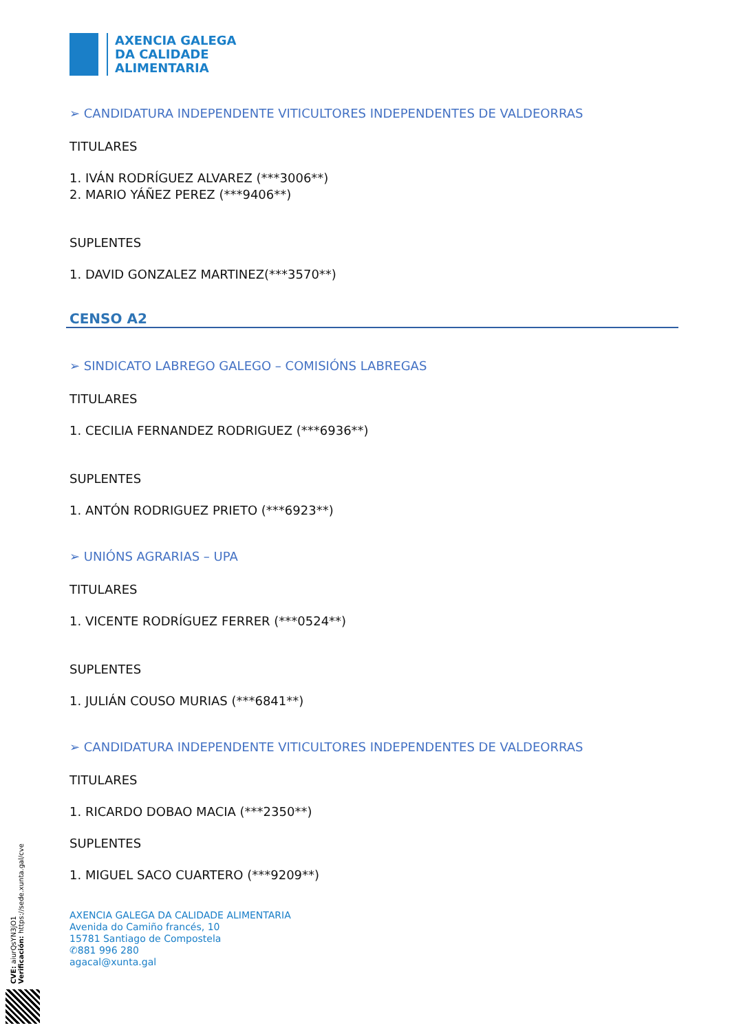AXENCIA GALEGA
DA CALIDADE
ALIMENTARIA
➢ CANDIDATURA INDEPENDENTE VITICULTORES INDEPENDENTES DE VALDEORRAS
TITULARES
1. IVÁN RODRÍGUEZ ALVAREZ (***3006**)
2. MARIO YÁÑEZ PEREZ (***9406**)
SUPLENTES
1. DAVID GONZALEZ MARTINEZ(***3570**)
CENSO A2
➢ SINDICATO LABREGO GALEGO – COMISIÓNS LABREGAS
TITULARES
1. CECILIA FERNANDEZ RODRIGUEZ (***6936**)
SUPLENTES
1. ANTÓN RODRIGUEZ PRIETO (***6923**)
➢ UNIÓNS AGRARIAS – UPA
TITULARES
1. VICENTE RODRÍGUEZ FERRER (***0524**)
SUPLENTES
1. JULIÁN COUSO MURIAS (***6841**)
➢ CANDIDATURA INDEPENDENTE VITICULTORES INDEPENDENTES DE VALDEORRAS
TITULARES
1. RICARDO DOBAO MACIA (***2350**)
SUPLENTES
1. MIGUEL SACO CUARTERO (***9209**)
AXENCIA GALEGA DA CALIDADE ALIMENTARIA
Avenida do Camiño francés, 10
15781 Santiago de Compostela
✆881 996 280
agacal@xunta.gal
CVE: aiurQsYN3jO1
Verificación: https://sede.xunta.gal/cve